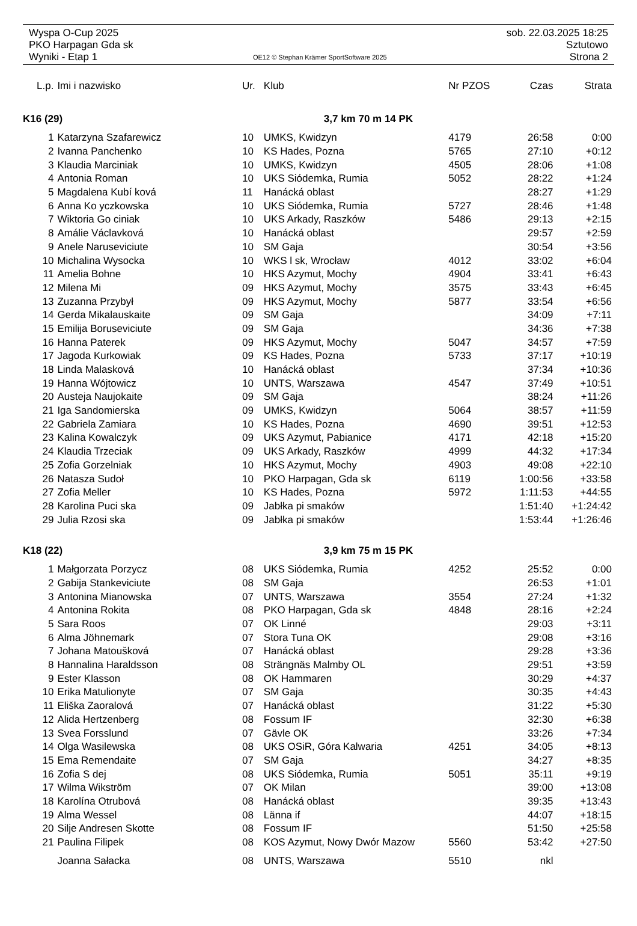Wyspa O-Cup 2025
PKO Harpagan Gda sk
Wyniki - Etap 1
OE12 © Stephan Krämer SportSoftware 2025
sob. 22.03.2025 18:25
Sztutowo
Strona 2
| L.p. | Imi i nazwisko | Ur. | Klub | Nr PZOS | Czas | Strata |
| --- | --- | --- | --- | --- | --- | --- |
| K16 (29) | | | 3,7 km 70 m 14 PK | | | |
| 1 | Katarzyna Szafarewicz | 10 | UMKS, Kwidzyn | 4179 | 26:58 | 0:00 |
| 2 | Ivanna Panchenko | 10 | KS Hades, Pozna | 5765 | 27:10 | +0:12 |
| 3 | Klaudia Marciniak | 10 | UMKS, Kwidzyn | 4505 | 28:06 | +1:08 |
| 4 | Antonia Roman | 10 | UKS Siódemka, Rumia | 5052 | 28:22 | +1:24 |
| 5 | Magdalena Kubí ková | 11 | Hanácká oblast | | 28:27 | +1:29 |
| 6 | Anna Ko yczkowska | 10 | UKS Siódemka, Rumia | 5727 | 28:46 | +1:48 |
| 7 | Wiktoria Go ciniak | 10 | UKS Arkady, Raszków | 5486 | 29:13 | +2:15 |
| 8 | Amálie Václavková | 10 | Hanácká oblast | | 29:57 | +2:59 |
| 9 | Anele Naruseviciute | 10 | SM Gaja | | 30:54 | +3:56 |
| 10 | Michalina Wysocka | 10 | WKS l sk, Wrocław | 4012 | 33:02 | +6:04 |
| 11 | Amelia Bohne | 10 | HKS Azymut, Mochy | 4904 | 33:41 | +6:43 |
| 12 | Milena Mi | 09 | HKS Azymut, Mochy | 3575 | 33:43 | +6:45 |
| 13 | Zuzanna Przybył | 09 | HKS Azymut, Mochy | 5877 | 33:54 | +6:56 |
| 14 | Gerda Mikalauskaite | 09 | SM Gaja | | 34:09 | +7:11 |
| 15 | Emilija Boruseviciute | 09 | SM Gaja | | 34:36 | +7:38 |
| 16 | Hanna Paterek | 09 | HKS Azymut, Mochy | 5047 | 34:57 | +7:59 |
| 17 | Jagoda Kurkowiak | 09 | KS Hades, Pozna | 5733 | 37:17 | +10:19 |
| 18 | Linda Malasková | 10 | Hanácká oblast | | 37:34 | +10:36 |
| 19 | Hanna Wójtowicz | 10 | UNTS, Warszawa | 4547 | 37:49 | +10:51 |
| 20 | Austeja Naujokaite | 09 | SM Gaja | | 38:24 | +11:26 |
| 21 | Iga Sandomierska | 09 | UMKS, Kwidzyn | 5064 | 38:57 | +11:59 |
| 22 | Gabriela Zamiara | 10 | KS Hades, Pozna | 4690 | 39:51 | +12:53 |
| 23 | Kalina Kowalczyk | 09 | UKS Azymut, Pabianice | 4171 | 42:18 | +15:20 |
| 24 | Klaudia Trzeciak | 09 | UKS Arkady, Raszków | 4999 | 44:32 | +17:34 |
| 25 | Zofia Gorzelniak | 10 | HKS Azymut, Mochy | 4903 | 49:08 | +22:10 |
| 26 | Natasza Sudoł | 10 | PKO Harpagan, Gda sk | 6119 | 1:00:56 | +33:58 |
| 27 | Zofia Meller | 10 | KS Hades, Pozna | 5972 | 1:11:53 | +44:55 |
| 28 | Karolina Puci ska | 09 | Jabłka pi smaków | | 1:51:40 | +1:24:42 |
| 29 | Julia Rzosi ska | 09 | Jabłka pi smaków | | 1:53:44 | +1:26:46 |
| K18 (22) | | | 3,9 km 75 m 15 PK | | | |
| 1 | Małgorzata Porzycz | 08 | UKS Siódemka, Rumia | 4252 | 25:52 | 0:00 |
| 2 | Gabija Stankeviciute | 08 | SM Gaja | | 26:53 | +1:01 |
| 3 | Antonina Mianowska | 07 | UNTS, Warszawa | 3554 | 27:24 | +1:32 |
| 4 | Antonina Rokita | 08 | PKO Harpagan, Gda sk | 4848 | 28:16 | +2:24 |
| 5 | Sara Roos | 07 | OK Linné | | 29:03 | +3:11 |
| 6 | Alma Jöhnemark | 07 | Stora Tuna OK | | 29:08 | +3:16 |
| 7 | Johana Matoušková | 07 | Hanácká oblast | | 29:28 | +3:36 |
| 8 | Hannalina Haraldsson | 08 | Strängnäs Malmby OL | | 29:51 | +3:59 |
| 9 | Ester Klasson | 08 | OK Hammaren | | 30:29 | +4:37 |
| 10 | Erika Matulionyte | 07 | SM Gaja | | 30:35 | +4:43 |
| 11 | Eliška Zaoralová | 07 | Hanácká oblast | | 31:22 | +5:30 |
| 12 | Alida Hertzenberg | 08 | Fossum IF | | 32:30 | +6:38 |
| 13 | Svea Forsslund | 07 | Gävle OK | | 33:26 | +7:34 |
| 14 | Olga Wasilewska | 08 | UKS OSiR, Góra Kalwaria | 4251 | 34:05 | +8:13 |
| 15 | Ema Remendaite | 07 | SM Gaja | | 34:27 | +8:35 |
| 16 | Zofia S dej | 08 | UKS Siódemka, Rumia | 5051 | 35:11 | +9:19 |
| 17 | Wilma Wikström | 07 | OK Milan | | 39:00 | +13:08 |
| 18 | Karolína Otrubová | 08 | Hanácká oblast | | 39:35 | +13:43 |
| 19 | Alma Wessel | 08 | Länna if | | 44:07 | +18:15 |
| 20 | Silje Andresen Skotte | 08 | Fossum IF | | 51:50 | +25:58 |
| 21 | Paulina Filipek | 08 | KOS Azymut, Nowy Dwór Mazow | 5560 | 53:42 | +27:50 |
| | Joanna Sałacka | 08 | UNTS, Warszawa | 5510 | nkl | |